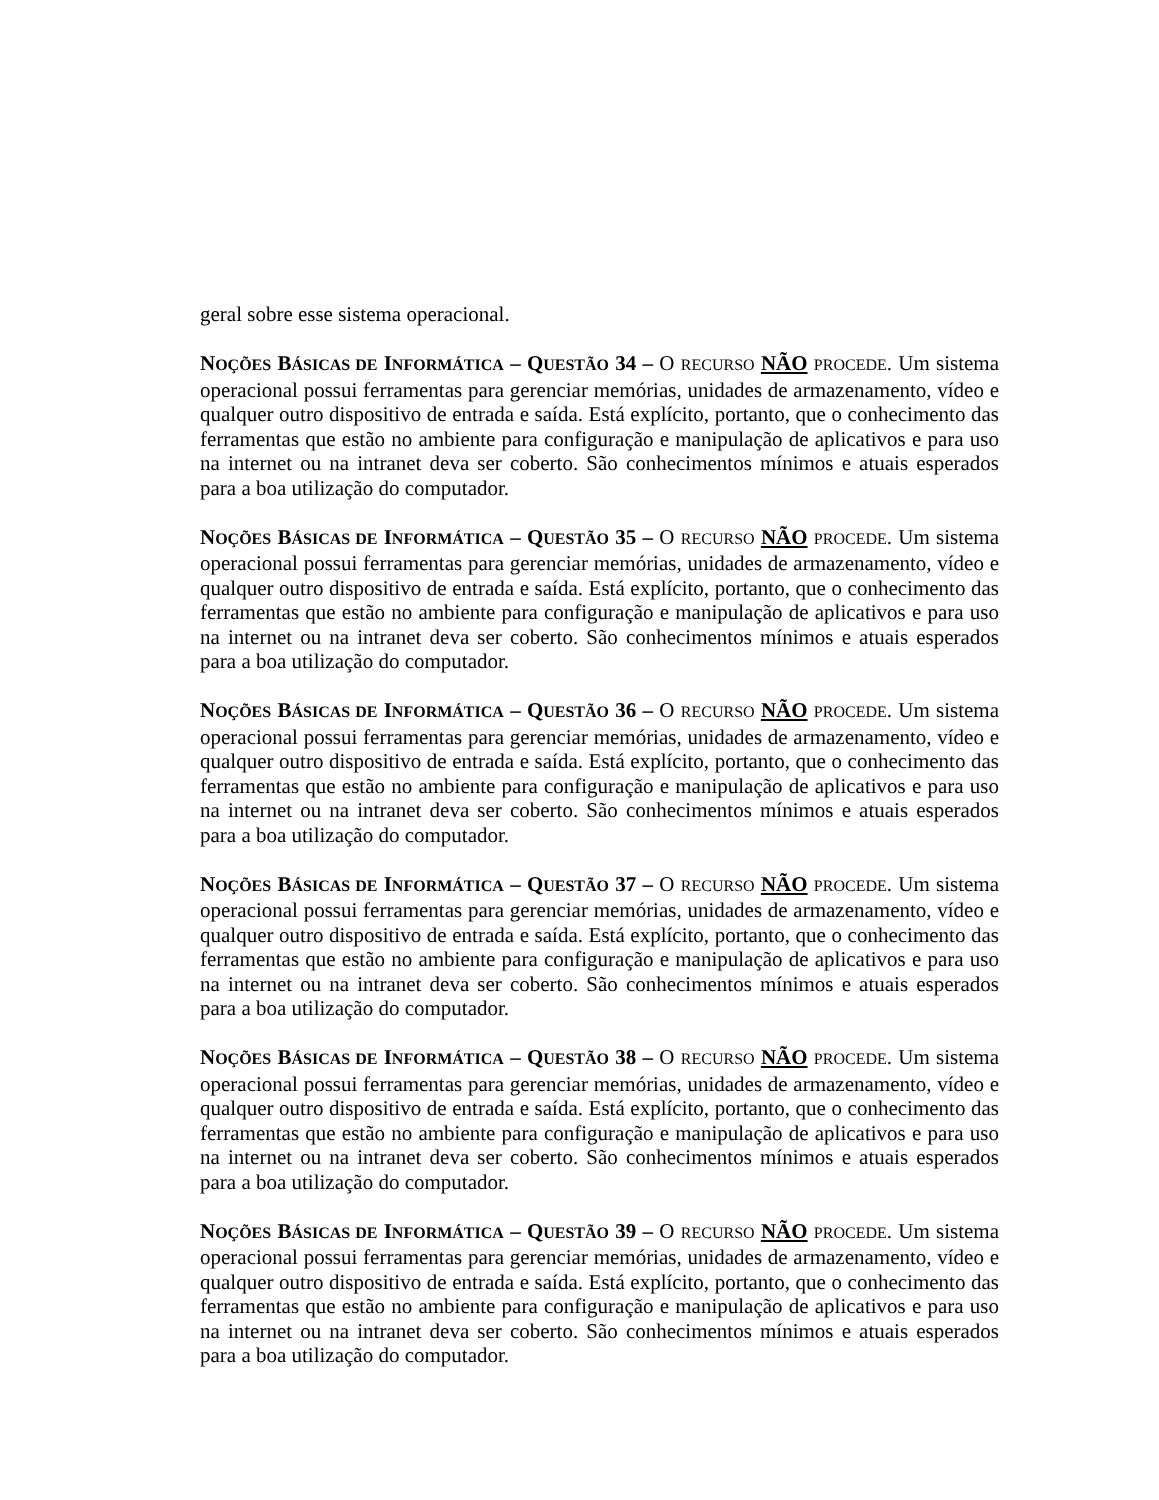geral sobre esse sistema operacional.
NOÇÕES BÁSICAS DE INFORMÁTICA – QUESTÃO 34 – O RECURSO NÃO PROCEDE. Um sistema operacional possui ferramentas para gerenciar memórias, unidades de armazenamento, vídeo e qualquer outro dispositivo de entrada e saída. Está explícito, portanto, que o conhecimento das ferramentas que estão no ambiente para configuração e manipulação de aplicativos e para uso na internet ou na intranet deva ser coberto. São conhecimentos mínimos e atuais esperados para a boa utilização do computador.
NOÇÕES BÁSICAS DE INFORMÁTICA – QUESTÃO 35 – O RECURSO NÃO PROCEDE. Um sistema operacional possui ferramentas para gerenciar memórias, unidades de armazenamento, vídeo e qualquer outro dispositivo de entrada e saída. Está explícito, portanto, que o conhecimento das ferramentas que estão no ambiente para configuração e manipulação de aplicativos e para uso na internet ou na intranet deva ser coberto. São conhecimentos mínimos e atuais esperados para a boa utilização do computador.
NOÇÕES BÁSICAS DE INFORMÁTICA – QUESTÃO 36 – O RECURSO NÃO PROCEDE. Um sistema operacional possui ferramentas para gerenciar memórias, unidades de armazenamento, vídeo e qualquer outro dispositivo de entrada e saída. Está explícito, portanto, que o conhecimento das ferramentas que estão no ambiente para configuração e manipulação de aplicativos e para uso na internet ou na intranet deva ser coberto. São conhecimentos mínimos e atuais esperados para a boa utilização do computador.
NOÇÕES BÁSICAS DE INFORMÁTICA – QUESTÃO 37 – O RECURSO NÃO PROCEDE. Um sistema operacional possui ferramentas para gerenciar memórias, unidades de armazenamento, vídeo e qualquer outro dispositivo de entrada e saída. Está explícito, portanto, que o conhecimento das ferramentas que estão no ambiente para configuração e manipulação de aplicativos e para uso na internet ou na intranet deva ser coberto. São conhecimentos mínimos e atuais esperados para a boa utilização do computador.
NOÇÕES BÁSICAS DE INFORMÁTICA – QUESTÃO 38 – O RECURSO NÃO PROCEDE. Um sistema operacional possui ferramentas para gerenciar memórias, unidades de armazenamento, vídeo e qualquer outro dispositivo de entrada e saída. Está explícito, portanto, que o conhecimento das ferramentas que estão no ambiente para configuração e manipulação de aplicativos e para uso na internet ou na intranet deva ser coberto. São conhecimentos mínimos e atuais esperados para a boa utilização do computador.
NOÇÕES BÁSICAS DE INFORMÁTICA – QUESTÃO 39 – O RECURSO NÃO PROCEDE. Um sistema operacional possui ferramentas para gerenciar memórias, unidades de armazenamento, vídeo e qualquer outro dispositivo de entrada e saída. Está explícito, portanto, que o conhecimento das ferramentas que estão no ambiente para configuração e manipulação de aplicativos e para uso na internet ou na intranet deva ser coberto. São conhecimentos mínimos e atuais esperados para a boa utilização do computador.